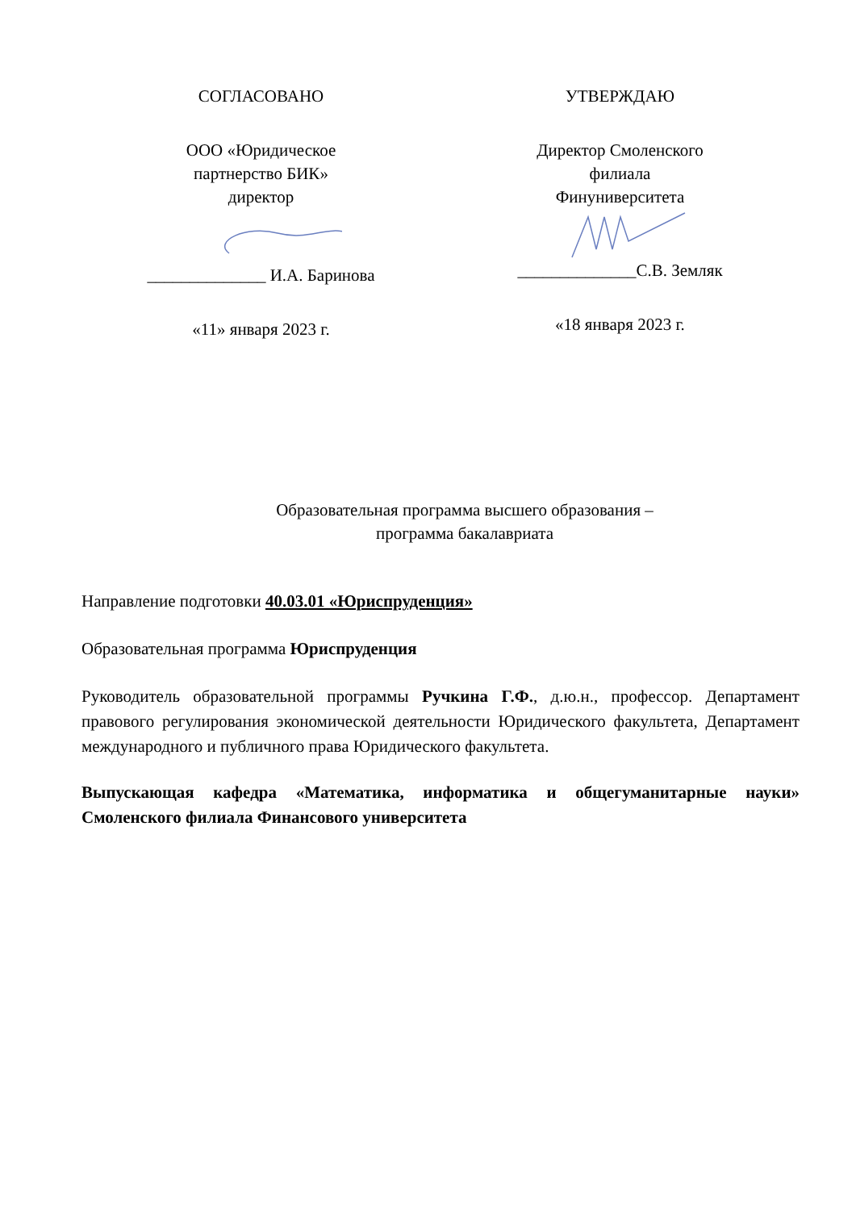СОГЛАСОВАНО
ООО «Юридическое
партнерство БИК»
директор
______________ И.А. Баринова
«11» января 2023 г.
УТВЕРЖДАЮ
Директор Смоленского
филиала
Финуниверситета
______________С.В. Земляк
«18 января 2023 г.
Образовательная программа высшего образования –
программа бакалавриата
Направление подготовки 40.03.01 «Юриспруденция»
Образовательная программа Юриспруденция
Руководитель образовательной программы Ручкина Г.Ф., д.ю.н., профессор. Департамент правового регулирования экономической деятельности Юридического факультета, Департамент международного и публичного права Юридического факультета.
Выпускающая кафедра «Математика, информатика и общегуманитарные науки» Смоленского филиала Финансового университета